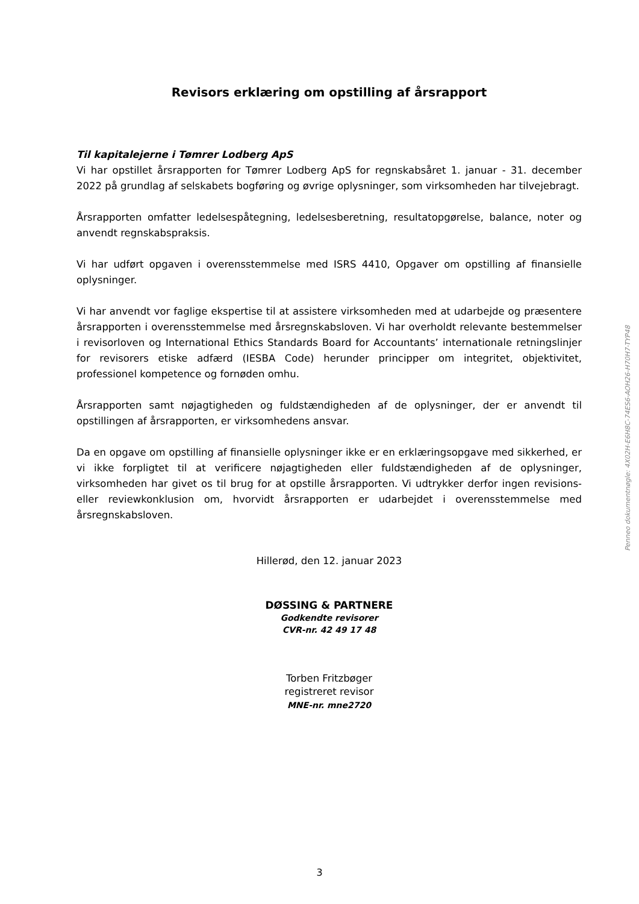Revisors erklæring om opstilling af årsrapport
Til kapitalejerne i Tømrer Lodberg ApS
Vi har opstillet årsrapporten for Tømrer Lodberg ApS for regnskabsåret 1. januar - 31. december 2022 på grundlag af selskabets bogføring og øvrige oplysninger, som virksomheden har tilvejebragt.
Årsrapporten omfatter ledelsespåtegning, ledelsesberetning, resultatopgørelse, balance, noter og anvendt regnskabspraksis.
Vi har udført opgaven i overensstemmelse med ISRS 4410, Opgaver om opstilling af finansielle oplysninger.
Vi har anvendt vor faglige ekspertise til at assistere virksomheden med at udarbejde og præsentere årsrapporten i overensstemmelse med årsregnskabsloven. Vi har overholdt relevante bestemmelser i revisorloven og International Ethics Standards Board for Accountants’ internationale retningslinjer for revisorers etiske adfærd (IESBA Code) herunder principper om integritet, objektivitet, professionel kompetence og fornøden omhu.
Årsrapporten samt nøjagtigheden og fuldstændigheden af de oplysninger, der er anvendt til opstillingen af årsrapporten, er virksomhedens ansvar.
Da en opgave om opstilling af finansielle oplysninger ikke er en erklæringsopgave med sikkerhed, er vi ikke forpligtet til at verificere nøjagtigheden eller fuldstændigheden af de oplysninger, virksomheden har givet os til brug for at opstille årsrapporten. Vi udtrykker derfor ingen revisions- eller reviewkonklusion om, hvorvidt årsrapporten er udarbejdet i overensstemmelse med årsregnskabsloven.
Hillerød, den 12. januar 2023
DØSSING & PARTNERE
Godkendte revisorer
CVR-nr. 42 49 17 48
Torben Fritzbøger
registreret revisor
MNE-nr. mne2720
Penneo dokumentnøgle: 4X02H-E6H8C-74ES6-AOH26-H70H7-TYP48
3